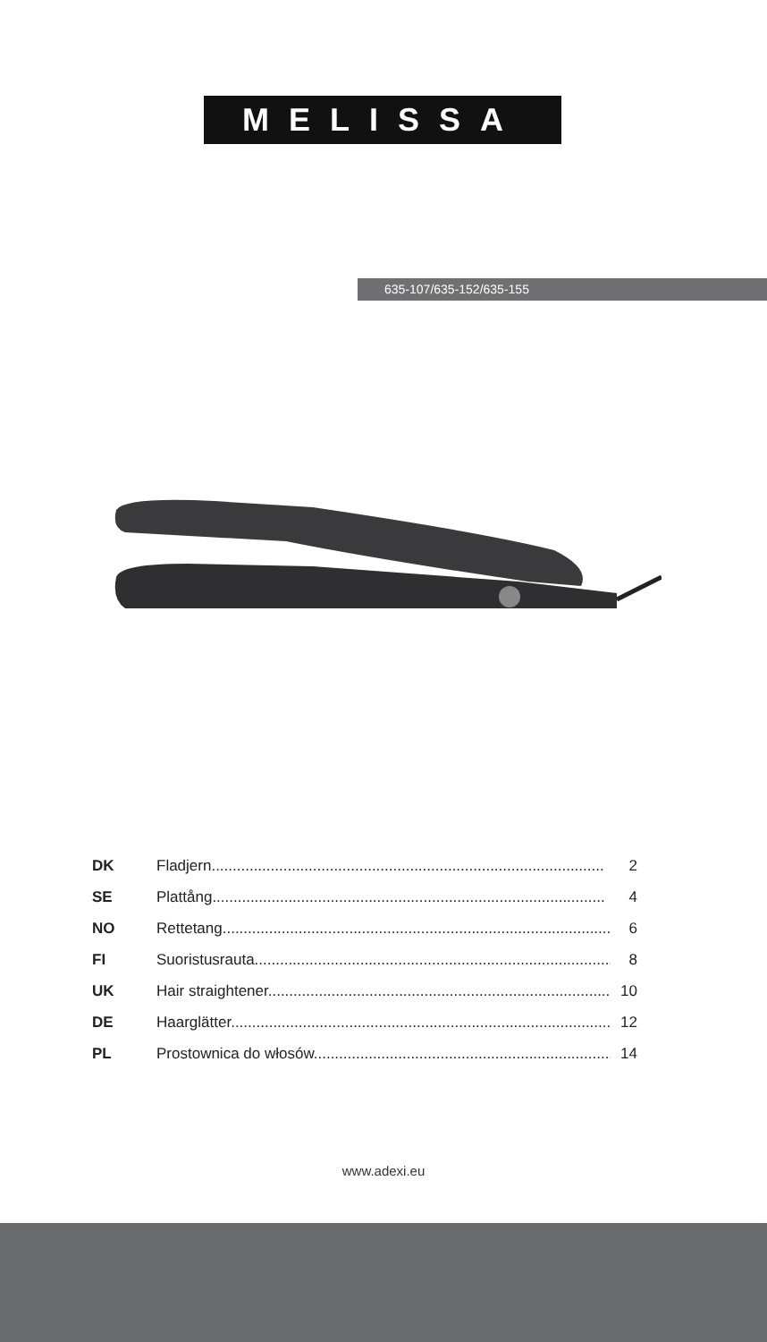MELISSA
635-107/635-152/635-155
DK Fladjern............................................................................................. 2
SE Plattång............................................................................................. 4
NO Rettetang............................................................................................ 6
FI Suoristusrauta...................................................................................... 8
UK Hair straightener................................................................................... 10
DE Haarglätter.......................................................................................... 12
PL Prostownica do włosów........................................................................ 14
www.adexi.eu